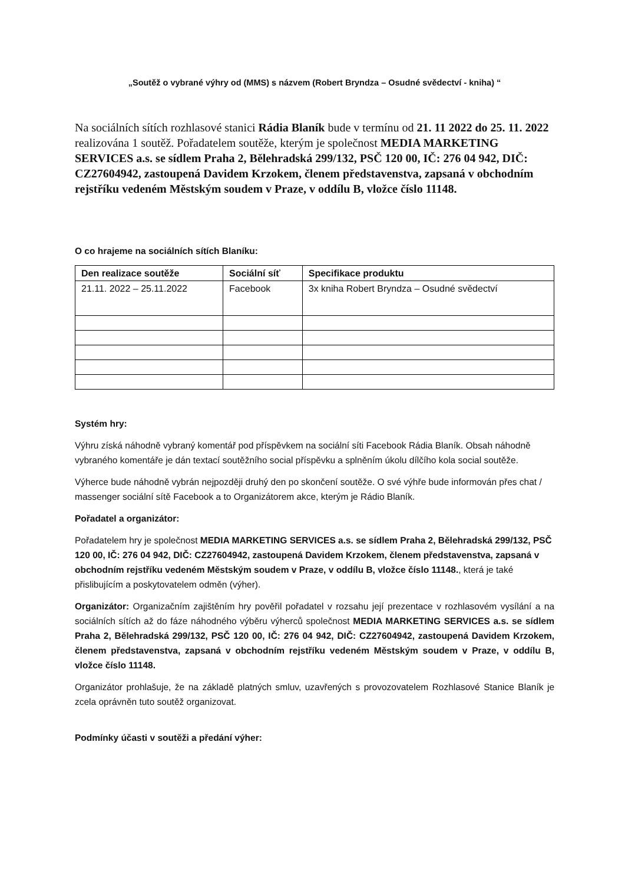„Soutěž o vybrané výhry od (MMS) s názvem (Robert Bryndza – Osudné svědectví - kniha) “
Na sociálních sítích rozhlasové stanici Rádia Blaník bude v termínu od 21. 11 2022 do 25. 11. 2022 realizována 1 soutěž. Pořadatelem soutěže, kterým je společnost MEDIA MARKETING SERVICES a.s. se sídlem Praha 2, Bělehradská 299/132, PSČ 120 00, IČ: 276 04 942, DIČ: CZ27604942, zastoupená Davidem Krzokem, členem představenstva, zapsaná v obchodním rejstříku vedeném Městským soudem v Praze, v oddílu B, vložce číslo 11148.
O co hrajeme na sociálních sítích Blaníku:
| Den realizace soutěže | Sociální síť | Specifikace produktu |
| --- | --- | --- |
| 21.11. 2022 – 25.11.2022 | Facebook | 3x kniha Robert Bryndza – Osudné svědectví |
Systém hry:
Výhru získá náhodně vybraný komentář pod příspěvkem na sociální síti Facebook Rádia Blaník. Obsah náhodně vybraného komentáře je dán textací soutěžního social příspěvku a splněním úkolu dílčího kola social soutěže.
Výherce bude náhodně vybrán nejpozději druhý den po skončení soutěže. O své výhře bude informován přes chat / massenger sociální sítě Facebook a to Organizátorem akce, kterým je Rádio Blaník.
Pořadatel a organizátor:
Pořadatelem hry je společnost MEDIA MARKETING SERVICES a.s. se sídlem Praha 2, Bělehradská 299/132, PSČ 120 00, IČ: 276 04 942, DIČ: CZ27604942, zastoupená Davidem Krzokem, členem představenstva, zapsaná v obchodním rejstříku vedeném Městským soudem v Praze, v oddílu B, vložce číslo 11148., která je také přislibujícím a poskytovatelem odměn (výher).
Organizátor: Organizačním zajištěním hry pověřil pořadatel v rozsahu její prezentace v rozhlasovém vysílání a na sociálních sítích až do fáze náhodného výběru výherců společnost MEDIA MARKETING SERVICES a.s. se sídlem Praha 2, Bělehradská 299/132, PSČ 120 00, IČ: 276 04 942, DIČ: CZ27604942, zastoupená Davidem Krzokem, členem představenstva, zapsaná v obchodním rejstříku vedeném Městským soudem v Praze, v oddílu B, vložce číslo 11148.
Organizátor prohlašuje, že na základě platných smluv, uzavřených s provozovatelem Rozhlasové Stanice Blaník je zcela oprávněn tuto soutěž organizovat.
Podmínky účasti v soutěži a předání výher: